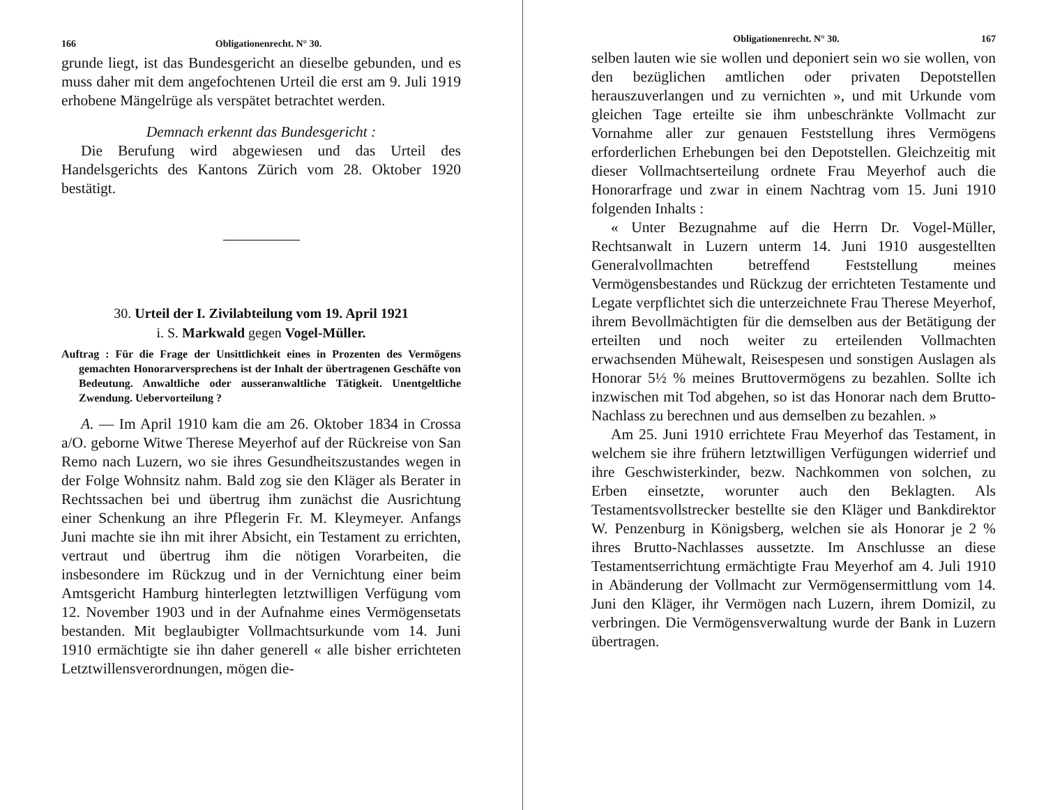166 Obligationenrecht. N° 30.
grunde liegt, ist das Bundesgericht an dieselbe gebunden, und es muss daher mit dem angefochtenen Urteil die erst am 9. Juli 1919 erhobene Mängelrüge als verspätet betrachtet werden.
Demnach erkennt das Bundesgericht :
Die Berufung wird abgewiesen und das Urteil des Handelsgerichts des Kantons Zürich vom 28. Oktober 1920 bestätigt.
30. Urteil der I. Zivilabteilung vom 19. April 1921
i. S. Markwald gegen Vogel-Müller.
Auftrag : Für die Frage der Unsittlichkeit eines in Prozenten des Vermögens gemachten Honorarversprechens ist der Inhalt der übertragenen Geschäfte von Bedeutung. Anwaltliche oder ausseranwaltliche Tätigkeit. Unentgeltliche Zwendung. Uebervorteilung ?
A. — Im April 1910 kam die am 26. Oktober 1834 in Crossa a/O. geborne Witwe Therese Meyerhof auf der Rückreise von San Remo nach Luzern, wo sie ihres Gesundheitszustandes wegen in der Folge Wohnsitz nahm. Bald zog sie den Kläger als Berater in Rechtssachen bei und übertrug ihm zunächst die Ausrichtung einer Schenkung an ihre Pflegerin Fr. M. Kleymeyer. Anfangs Juni machte sie ihn mit ihrer Absicht, ein Testament zu errichten, vertraut und übertrug ihm die nötigen Vorarbeiten, die insbesondere im Rückzug und in der Vernichtung einer beim Amtsgericht Hamburg hinterlegten letztwilligen Verfügung vom 12. November 1903 und in der Aufnahme eines Vermögensetats bestanden. Mit beglaubigter Vollmachtsurkunde vom 14. Juni 1910 ermächtigte sie ihn daher generell « alle bisher errichteten Letztwillensverordnungen, mögen die-
Obligationenrecht. N° 30. 167
selben lauten wie sie wollen und deponiert sein wo sie wollen, von den bezüglichen amtlichen oder privaten Depotstellen herauszuverlangen und zu vernichten », und mit Urkunde vom gleichen Tage erteilte sie ihm unbeschränkte Vollmacht zur Vornahme aller zur genauen Feststellung ihres Vermögens erforderlichen Erhebungen bei den Depotstellen. Gleichzeitig mit dieser Vollmachtserteilung ordnete Frau Meyerhof auch die Honorarfrage und zwar in einem Nachtrag vom 15. Juni 1910 folgenden Inhalts :
« Unter Bezugnahme auf die Herrn Dr. Vogel-Müller, Rechtsanwalt in Luzern unterm 14. Juni 1910 ausgestellten Generalvollmachten betreffend Feststellung meines Vermögensbestandes und Rückzug der errichteten Testamente und Legate verpflichtet sich die unterzeichnete Frau Therese Meyerhof, ihrem Bevollmächtigten für die demselben aus der Betätigung der erteilten und noch weiter zu erteilenden Vollmachten erwachsenden Mühewalt, Reisespesen und sonstigen Auslagen als Honorar 5½ % meines Bruttovermögens zu bezahlen. Sollte ich inzwischen mit Tod abgehen, so ist das Honorar nach dem Brutto-Nachlass zu berechnen und aus demselben zu bezahlen. »
Am 25. Juni 1910 errichtete Frau Meyerhof das Testament, in welchem sie ihre frühern letztwilligen Verfügungen widerrief und ihre Geschwisterkinder, bezw. Nachkommen von solchen, zu Erben einsetzte, worunter auch den Beklagten. Als Testamentsvollstrecker bestellte sie den Kläger und Bankdirektor W. Penzenburg in Königsberg, welchen sie als Honorar je 2 % ihres Brutto-Nachlasses aussetzte. Im Anschlusse an diese Testamentserrichtung ermächtigte Frau Meyerhof am 4. Juli 1910 in Abänderung der Vollmacht zur Vermögensermittlung vom 14. Juni den Kläger, ihr Vermögen nach Luzern, ihrem Domizil, zu verbringen. Die Vermögensverwaltung wurde der Bank in Luzern übertragen.